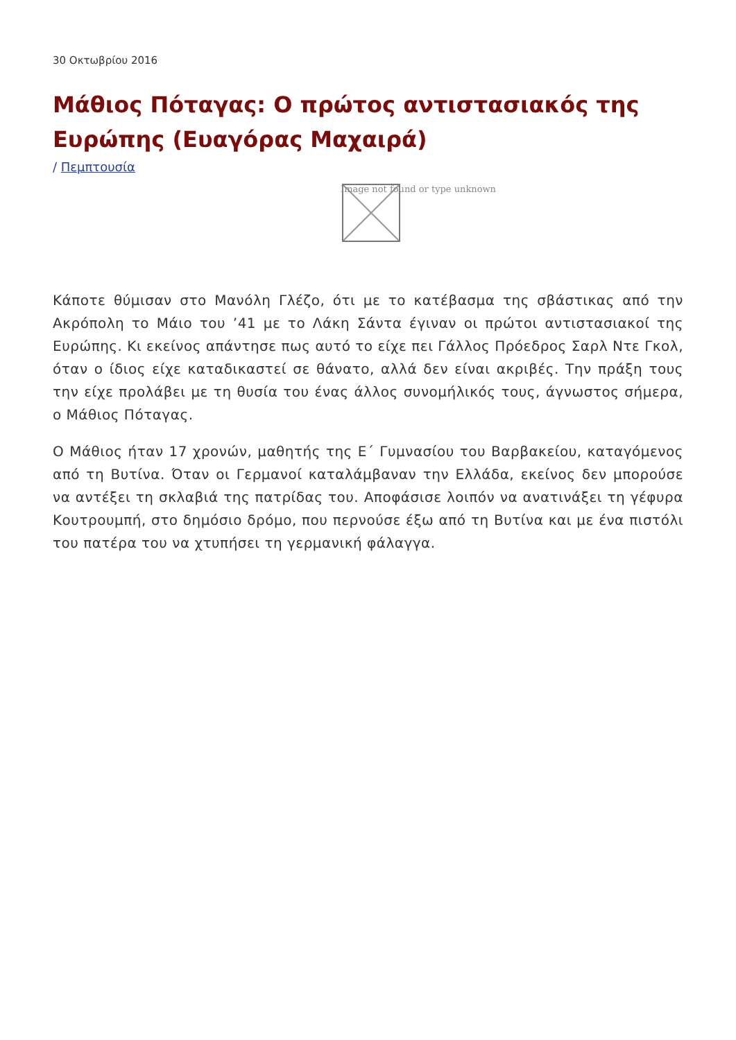30 Οκτωβρίου 2016
Μάθιος Πόταγας: Ο πρώτος αντιστασιακός της Ευρώπης (Ευαγόρας Μαχαιρά)
/ Πεμπτουσία
Image not found or type unknown
Κάποτε θύμισαν στο Μανόλη Γλέζο, ότι με το κατέβασμα της σβάστικας από την Ακρόπολη το Μάιο του ’41 με το Λάκη Σάντα έγιναν οι πρώτοι αντιστασιακοί της Ευρώπης. Κι εκείνος απάντησε πως αυτό το είχε πει Γάλλος Πρόεδρος Σαρλ Ντε Γκολ, όταν ο ίδιος είχε καταδικαστεί σε θάνατο, αλλά δεν είναι ακριβές. Την πράξη τους την είχε προλάβει με τη θυσία του ένας άλλος συνομήλικός τους, άγνωστος σήμερα, ο Μάθιος Πόταγας.
Ο Μάθιος ήταν 17 χρονών, μαθητής της Ε΄ Γυμνασίου του Βαρβακείου, καταγόμενος από τη Βυτίνα. Όταν οι Γερμανοί καταλάμβαναν την Ελλάδα, εκείνος δεν μπορούσε να αντέξει τη σκλαβιά της πατρίδας του. Αποφάσισε λοιπόν να ανατινάξει τη γέφυρα Κουτρουμπή, στο δημόσιο δρόμο, που περνούσε έξω από τη Βυτίνα και με ένα πιστόλι του πατέρα του να χτυπήσει τη γερμανική φάλαγγα.